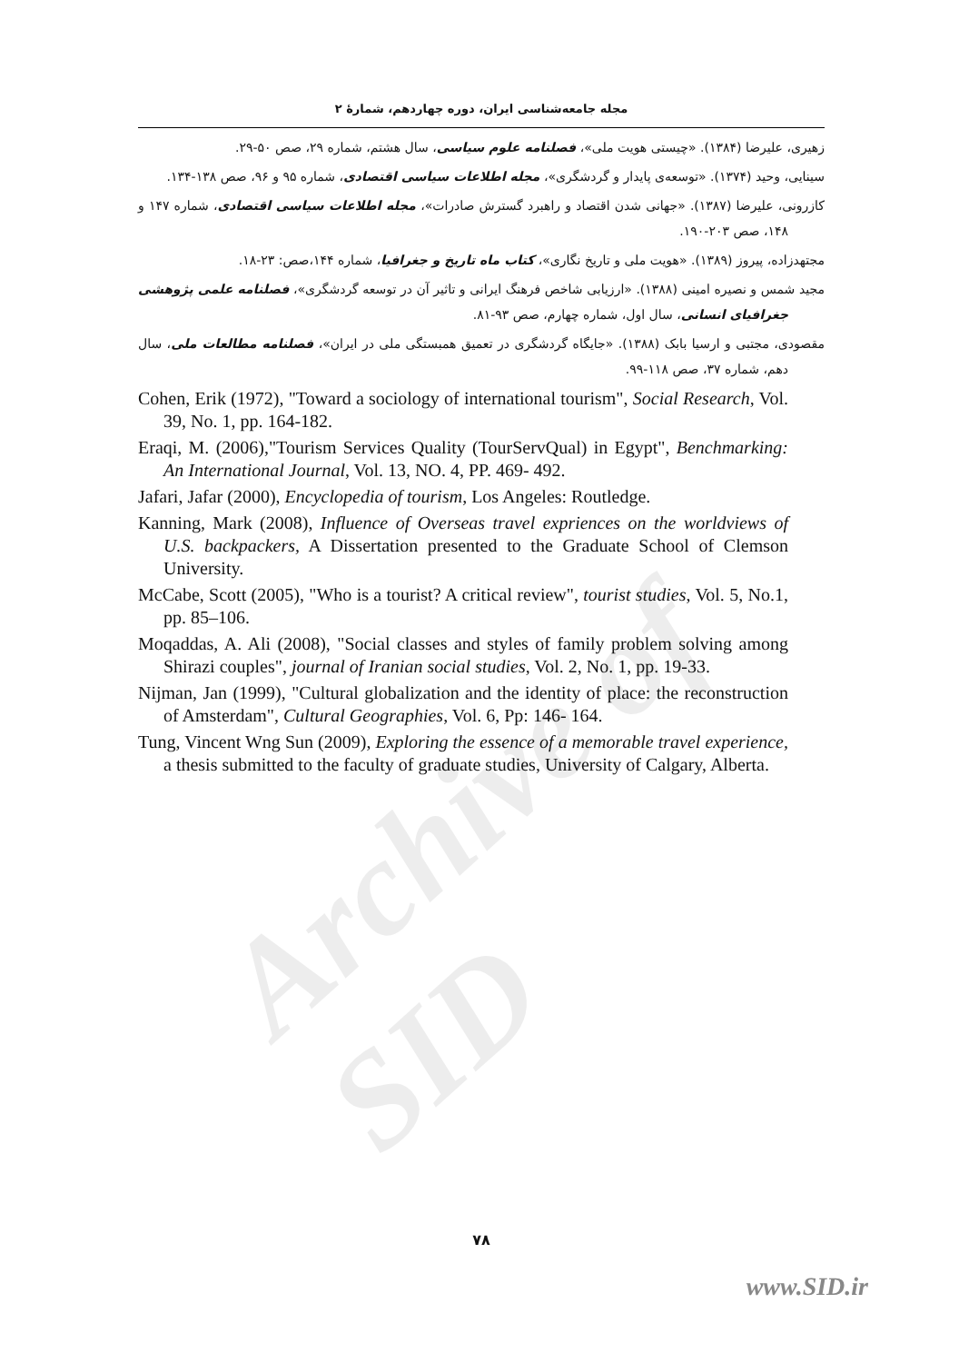Archive of SID
مجله جامعه‌شناسی ایران، دوره چهاردهم، شمارهٔ ۲
زهیری، علیرضا (۱۳۸۴). «چیستی هویت ملی»، فصلنامه علوم سیاسی، سال هشتم، شماره ۲۹، صص ۵۰-۲۹.
سینایی، وحید (۱۳۷۴). «توسعه‌ی پایدار و گردشگری»، مجله اطلاعات سیاسی اقتصادی، شماره ۹۵ و ۹۶، صص ۱۳۸-۱۳۴.
کازرونی، علیرضا (۱۳۸۷). «جهانی شدن اقتصاد و راهبرد گسترش صادرات»، مجله اطلاعات سیاسی اقتصادی، شماره ۱۴۷ و ۱۴۸، صص ۲۰۳-۱۹۰.
مجتهدزاده، پیروز (۱۳۸۹). «هویت ملی و تاریخ نگاری»، کتاب ماه تاریخ و جغرافیا، شماره ۱۴۴،صص: ۲۳-۱۸.
مجید شمس و نصیره امینی (۱۳۸۸). «ارزیابی شاخص فرهنگ ایرانی و تاثیر آن در توسعه گردشگری»، فصلنامه علمی پژوهشی جغرافیای انسانی، سال اول، شماره چهارم، صص ۹۳-۸۱.
مقصودی، مجتبی و ارسیا بابک (۱۳۸۸). «جایگاه گردشگری در تعمیق همبستگی ملی در ایران»، فصلنامه مطالعات ملی، سال دهم، شماره ۳۷، صص ۱۱۸-۹۹.
Cohen, Erik (1972), "Toward a sociology of international tourism", Social Research, Vol. 39, No. 1, pp. 164-182.
Eraqi, M. (2006),"Tourism Services Quality (TourServQual) in Egypt", Benchmarking: An International Journal, Vol. 13, NO. 4, PP. 469- 492.
Jafari, Jafar (2000), Encyclopedia of tourism, Los Angeles: Routledge.
Kanning, Mark (2008), Influence of Overseas travel expriences on the worldviews of U.S. backpackers, A Dissertation presented to the Graduate School of Clemson University.
McCabe, Scott (2005), "Who is a tourist? A critical review", tourist studies, Vol. 5, No.1, pp. 85–106.
Moqaddas, A. Ali (2008), "Social classes and styles of family problem solving among Shirazi couples", journal of Iranian social studies, Vol. 2, No. 1, pp. 19-33.
Nijman, Jan (1999), "Cultural globalization and the identity of place: the reconstruction of Amsterdam", Cultural Geographies, Vol. 6, Pp: 146- 164.
Tung, Vincent Wng Sun (2009), Exploring the essence of a memorable travel experience, a thesis submitted to the faculty of graduate studies, University of Calgary, Alberta.
۷۸
www.SID.ir